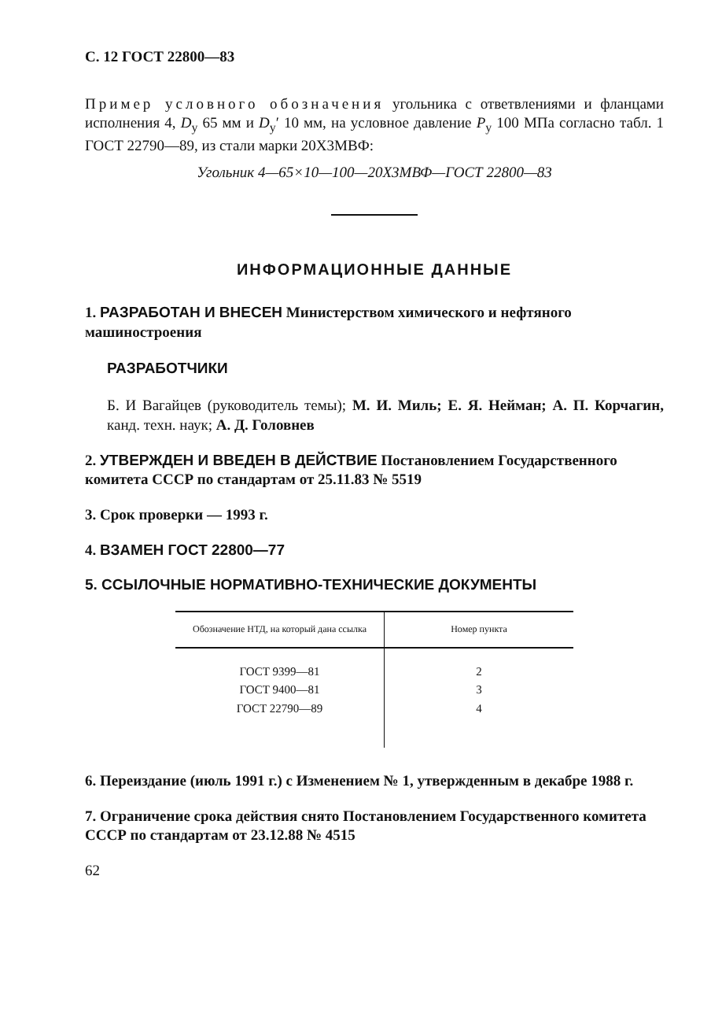С. 12 ГОСТ 22800—83
Пример условного обозначения угольника с ответвлениями и фланцами исполнения 4, D<sub>y</sub> 65 мм и D<sub>y</sub>′ 10 мм, на условное давление P<sub>y</sub> 100 МПа согласно табл. 1 ГОСТ 22790—89, из стали марки 20Х3МВФ:
Угольник 4—65×10—100—20Х3МВФ—ГОСТ 22800—83
ИНФОРМАЦИОННЫЕ ДАННЫЕ
1. РАЗРАБОТАН И ВНЕСЕН Министерством химического и нефтяного машиностроения
РАЗРАБОТЧИКИ
Б. И Вагайцев (руководитель темы); М. И. Миль; Е. Я. Нейман; А. П. Корчагин, канд. техн. наук; А. Д. Головнев
2. УТВЕРЖДЕН И ВВЕДЕН В ДЕЙСТВИЕ Постановлением Государственного комитета СССР по стандартам от 25.11.83 № 5519
3. Срок проверки — 1993 г.
4. ВЗАМЕН ГОСТ 22800—77
5. ССЫЛОЧНЫЕ НОРМАТИВНО-ТЕХНИЧЕСКИЕ ДОКУМЕНТЫ
| Обозначение НТД, на который дана ссылка | Номер пункта |
| --- | --- |
| ГОСТ 9399—81 | 2 |
| ГОСТ 9400—81 | 3 |
| ГОСТ 22790—89 | 4 |
6. Переиздание (июль 1991 г.) с Изменением № 1, утвержденным в декабре 1988 г.
7. Ограничение срока действия снято Постановлением Государственного комитета СССР по стандартам от 23.12.88 № 4515
62